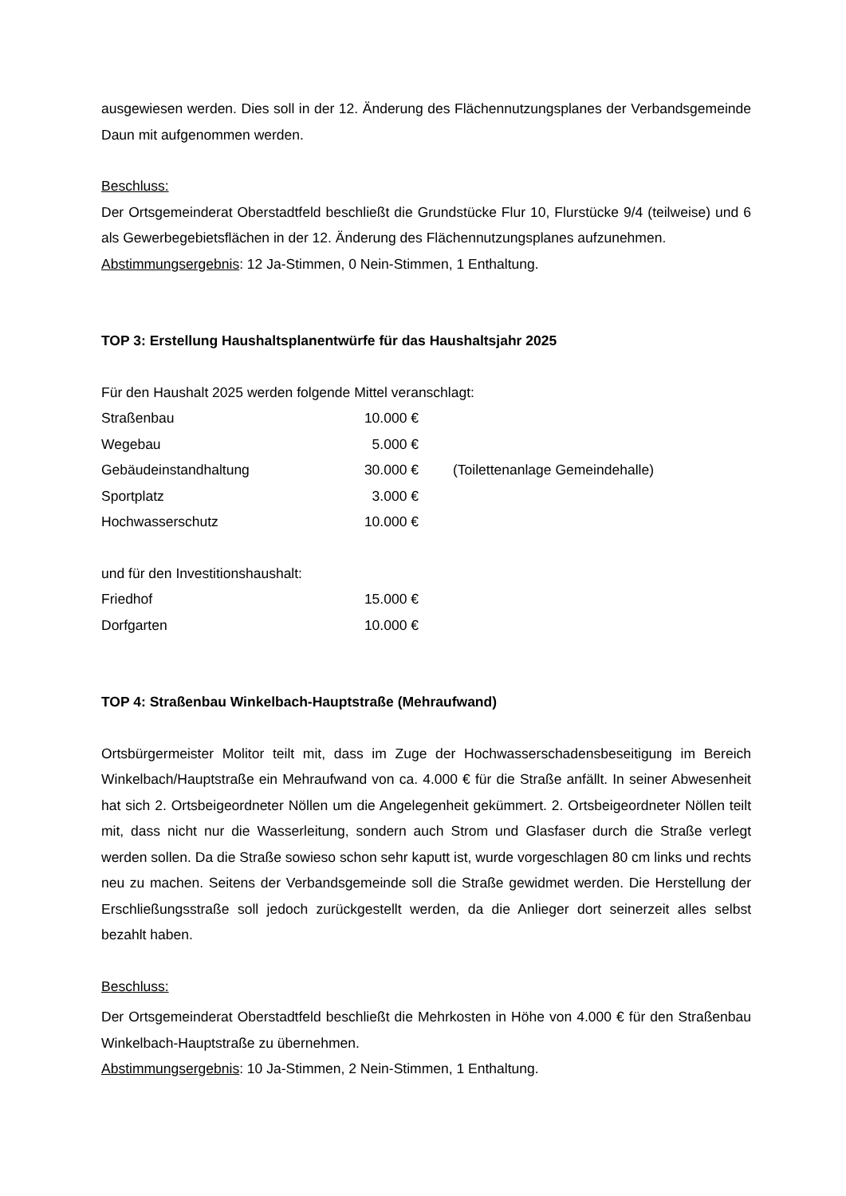ausgewiesen werden. Dies soll in der 12. Änderung des Flächennutzungsplanes der Verbandsgemeinde Daun mit aufgenommen werden.
Beschluss:
Der Ortsgemeinderat Oberstadtfeld beschließt die Grundstücke Flur 10, Flurstücke 9/4 (teilweise) und 6 als Gewerbegebietsflächen in der 12. Änderung des Flächennutzungsplanes aufzunehmen.
Abstimmungsergebnis: 12 Ja-Stimmen, 0 Nein-Stimmen, 1 Enthaltung.
TOP 3: Erstellung Haushaltsplanentwürfe für das Haushaltsjahr 2025
Für den Haushalt 2025 werden folgende Mittel veranschlagt:
| Straßenbau | 10.000 € | |
| Wegebau | 5.000 € | |
| Gebäudeinstandhaltung | 30.000 € | (Toilettenanlage Gemeindehalle) |
| Sportplatz | 3.000 € | |
| Hochwasserschutz | 10.000 € | |
und für den Investitionshaushalt:
| Friedhof | 15.000 € |
| Dorfgarten | 10.000 € |
TOP 4: Straßenbau Winkelbach-Hauptstraße (Mehraufwand)
Ortsbürgermeister Molitor teilt mit, dass im Zuge der Hochwasserschadensbeseitigung im Bereich Winkelbach/Hauptstraße ein Mehraufwand von ca. 4.000 € für die Straße anfällt. In seiner Abwesenheit hat sich 2. Ortsbeigeordneter Nöllen um die Angelegenheit gekümmert. 2. Ortsbeigeordneter Nöllen teilt mit, dass nicht nur die Wasserleitung, sondern auch Strom und Glasfaser durch die Straße verlegt werden sollen. Da die Straße sowieso schon sehr kaputt ist, wurde vorgeschlagen 80 cm links und rechts neu zu machen. Seitens der Verbandsgemeinde soll die Straße gewidmet werden. Die Herstellung der Erschließungsstraße soll jedoch zurückgestellt werden, da die Anlieger dort seinerzeit alles selbst bezahlt haben.
Beschluss:
Der Ortsgemeinderat Oberstadtfeld beschließt die Mehrkosten in Höhe von 4.000 € für den Straßenbau Winkelbach-Hauptstraße zu übernehmen.
Abstimmungsergebnis: 10 Ja-Stimmen, 2 Nein-Stimmen, 1 Enthaltung.